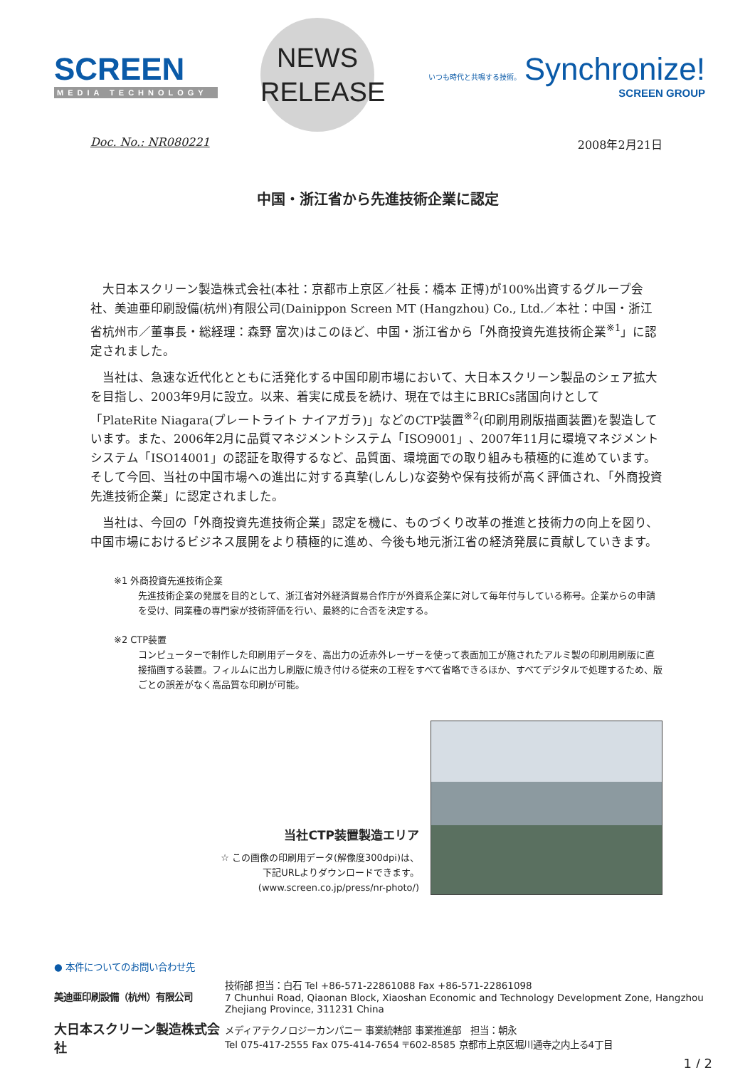SCREEN
MEDIA TECHNOLOGY
NEWS
RELEASE
いつも時代と共鳴する技術。 Synchronize!
SCREEN GROUP
Doc. No.: NR080221 2008年2月21日
中国・浙江省から先進技術企業に認定
大日本スクリーン製造株式会社(本社：京都市上京区／社長：橋本 正博)が100%出資するグループ会社、美迪亜印刷設備(杭州)有限公司(Dainippon Screen MT (Hangzhou) Co., Ltd.／本社：中国・浙江省杭州市／董事長・総経理：森野 富次)はこのほど、中国・浙江省から「外商投資先進技術企業<sup>※1</sup>」に認定されました。
当社は、急速な近代化とともに活発化する中国印刷市場において、大日本スクリーン製品のシェア拡大を目指し、2003年9月に設立。以来、着実に成長を続け、現在では主にBRICs諸国向けとして「PlateRite Niagara(プレートライト ナイアガラ)」などのCTP装置<sup>※2</sup>(印刷用刷版描画装置)を製造しています。また、2006年2月に品質マネジメントシステム「ISO9001」、2007年11月に環境マネジメントシステム「ISO14001」の認証を取得するなど、品質面、環境面での取り組みも積極的に進めています。そして今回、当社の中国市場への進出に対する真摯(しんし)な姿勢や保有技術が高く評価され、「外商投資先進技術企業」に認定されました。
当社は、今回の「外商投資先進技術企業」認定を機に、ものづくり改革の推進と技術力の向上を図り、中国市場におけるビジネス展開をより積極的に進め、今後も地元浙江省の経済発展に貢献していきます。
※1 外商投資先進技術企業
先進技術企業の発展を目的として、浙江省対外経済貿易合作庁が外資系企業に対して毎年付与している称号。企業からの申請を受け、同業種の専門家が技術評価を行い、最終的に合否を決定する。
※2 CTP装置
コンピューターで制作した印刷用データを、高出力の近赤外レーザーを使って表面加工が施されたアルミ製の印刷用刷版に直接描画する装置。フィルムに出力し刷版に焼き付ける従来の工程をすべて省略できるほか、すべてデジタルで処理するため、版ごとの誤差がなく高品質な印刷が可能。
当社CTP装置製造エリア
☆ この画像の印刷用データ(解像度300dpi)は、
下記URLよりダウンロードできます。
(www.screen.co.jp/press/nr-photo/)
● 本件についてのお問い合わせ先
美迪亜印刷設備（杭州）有限公司
技術部 担当：白石 Tel +86-571-22861088 Fax +86-571-22861098
7 Chunhui Road, Qiaonan Block, Xiaoshan Economic and Technology Development Zone, Hangzhou
Zhejiang Province, 311231 China
大日本スクリーン製造株式会社
メディアテクノロジーカンパニー 事業統轄部 事業推進部　担当：朝永
Tel 075-417-2555 Fax 075-414-7654 〒602-8585 京都市上京区堀川通寺之内上る4丁目
1 / 2